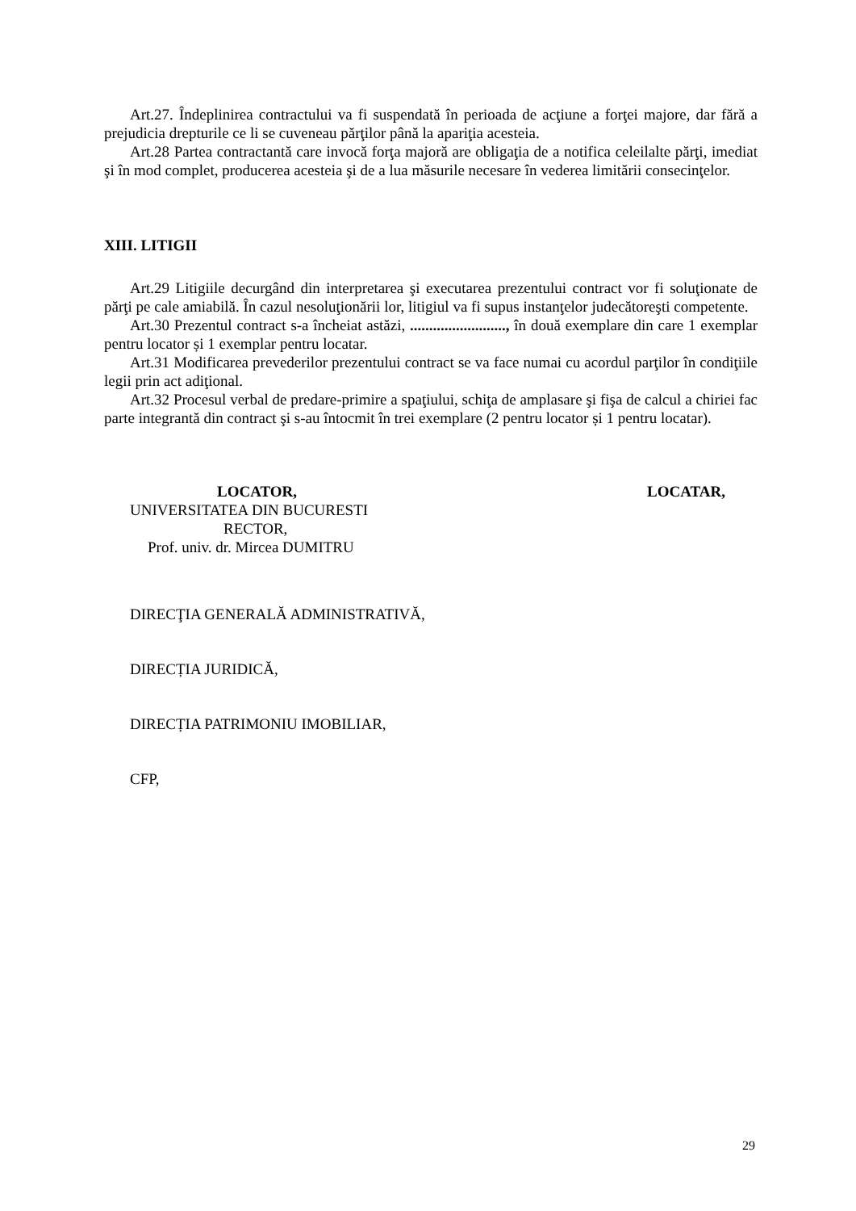Art.27. Îndeplinirea contractului va fi suspendată în perioada de acţiune a forţei majore, dar fără a prejudicia drepturile ce li se cuveneau părţilor până la apariţia acesteia.
Art.28 Partea contractantă care invocă forţa majoră are obligaţia de a notifica celeilalte părţi, imediat şi în mod complet, producerea acesteia şi de a lua măsurile necesare în vederea limitării consecinţelor.
XIII. LITIGII
Art.29 Litigiile decurgând din interpretarea şi executarea prezentului contract vor fi soluţionate de părţi pe cale amiabilă. În cazul nesoluţionării lor, litigiul va fi supus instanţelor judecătoreşti competente.
Art.30 Prezentul contract s-a încheiat astăzi, ........................., în două exemplare din care 1 exemplar pentru locator și 1 exemplar pentru locatar.
Art.31 Modificarea prevederilor prezentului contract se va face numai cu acordul parţilor în condiţiile legii prin act adiţional.
Art.32 Procesul verbal de predare-primire a spaţiului, schiţa de amplasare şi fişa de calcul a chiriei fac parte integrantă din contract şi s-au întocmit în trei exemplare (2 pentru locator și 1 pentru locatar).
LOCATOR,
UNIVERSITATEA DIN BUCURESTI
RECTOR,
Prof. univ. dr. Mircea DUMITRU
LOCATAR,
DIRECŢIA GENERALĂ ADMINISTRATIVĂ,
DIRECȚIA JURIDICĂ,
DIRECȚIA PATRIMONIU IMOBILIAR,
CFP,
29